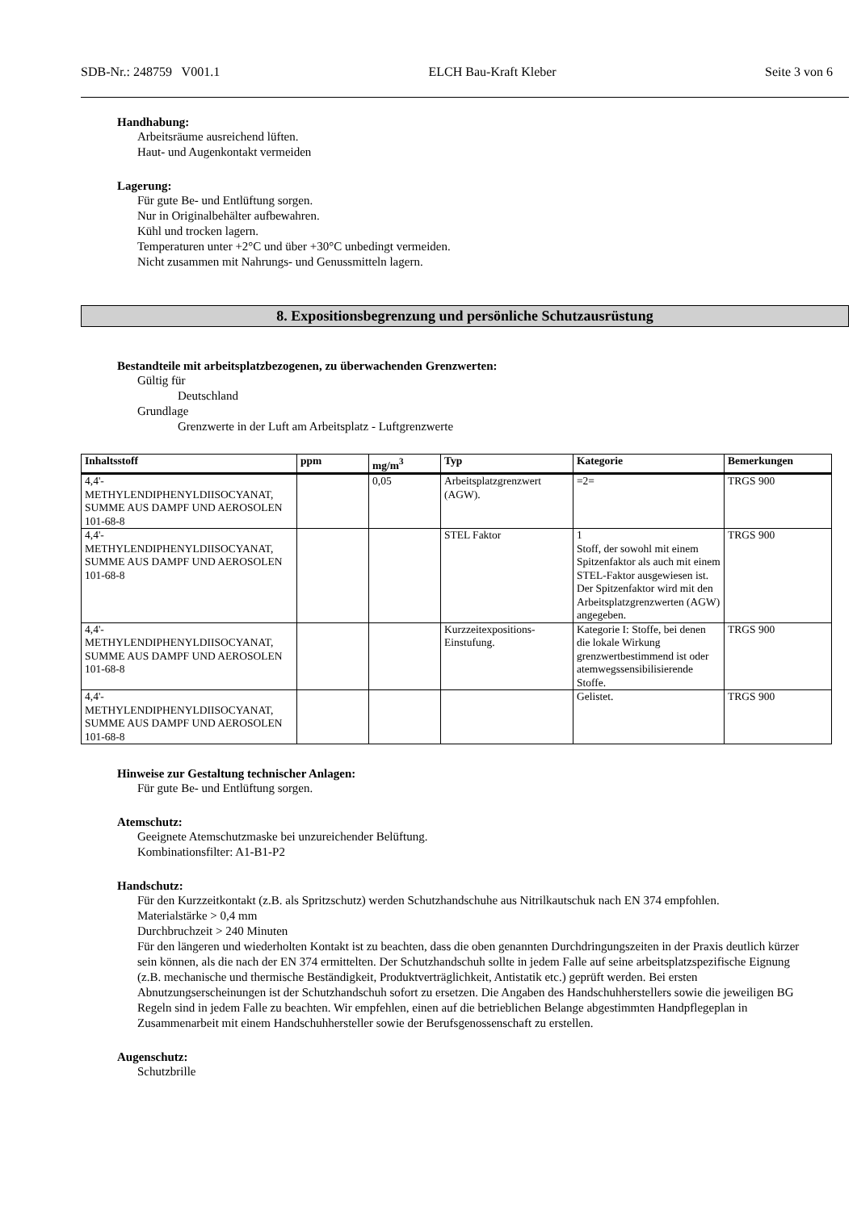SDB-Nr.: 248759 V001.1 ELCH Bau-Kraft Kleber Seite 3 von 6
Handhabung:
Arbeitsräume ausreichend lüften.
Haut- und Augenkontakt vermeiden
Lagerung:
Für gute Be- und Entlüftung sorgen.
Nur in Originalbehälter aufbewahren.
Kühl und trocken lagern.
Temperaturen unter +2°C und über +30°C unbedingt vermeiden.
Nicht zusammen mit Nahrungs- und Genussmitteln lagern.
8. Expositionsbegrenzung und persönliche Schutzausrüstung
Bestandteile mit arbeitsplatzbezogenen, zu überwachenden Grenzwerten:
Gültig für
Deutschland
Grundlage
Grenzwerte in der Luft am Arbeitsplatz - Luftgrenzwerte
| Inhaltsstoff | ppm | mg/m<sup>3</sup> | Typ | Kategorie | Bemerkungen |
| --- | --- | --- | --- | --- | --- |
| 4,4'- METHYLENDIPHENYLDIISOCYANAT, SUMME AUS DAMPF UND AEROSOLEN 101-68-8 | | 0,05 | Arbeitsplatzgrenzwert (AGW). | =2= | TRGS 900 |
| 4,4'- METHYLENDIPHENYLDIISOCYANAT, SUMME AUS DAMPF UND AEROSOLEN 101-68-8 | | | STEL Faktor | 1 Stoff, der sowohl mit einem Spitzenfaktor als auch mit einem STEL-Faktor ausgewiesen ist. Der Spitzenfaktor wird mit den Arbeitsplatzgrenzwerten (AGW) angegeben. | TRGS 900 |
| 4,4'- METHYLENDIPHENYLDIISOCYANAT, SUMME AUS DAMPF UND AEROSOLEN 101-68-8 | | | Kurzzeitexpositions-Einstufung. | Kategorie I: Stoffe, bei denen die lokale Wirkung grenzwertbestimmend ist oder atemwegssensibilisierende Stoffe. | TRGS 900 |
| 4,4'- METHYLENDIPHENYLDIISOCYANAT, SUMME AUS DAMPF UND AEROSOLEN 101-68-8 | | | | Gelistet. | TRGS 900 |
Hinweise zur Gestaltung technischer Anlagen:
Für gute Be- und Entlüftung sorgen.
Atemschutz:
Geeignete Atemschutzmaske bei unzureichender Belüftung.
Kombinationsfilter: A1-B1-P2
Handschutz:
Für den Kurzzeitkontakt (z.B. als Spritzschutz) werden Schutzhandschuhe aus Nitrilkautschuk nach EN 374 empfohlen.
Materialstärke > 0,4 mm
Durchbruchzeit > 240 Minuten
Für den längeren und wiederholten Kontakt ist zu beachten, dass die oben genannten Durchdringungszeiten in der Praxis deutlich kürzer sein können, als die nach der EN 374 ermittelten. Der Schutzhandschuh sollte in jedem Falle auf seine arbeitsplatzspezifische Eignung (z.B. mechanische und thermische Beständigkeit, Produktverträglichkeit, Antistatik etc.) geprüft werden. Bei ersten Abnutzungserscheinungen ist der Schutzhandschuh sofort zu ersetzen. Die Angaben des Handschuhherstellers sowie die jeweiligen BG Regeln sind in jedem Falle zu beachten. Wir empfehlen, einen auf die betrieblichen Belange abgestimmten Handpflegeplan in Zusammenarbeit mit einem Handschuhhersteller sowie der Berufsgenossenschaft zu erstellen.
Augenschutz:
Schutzbrille